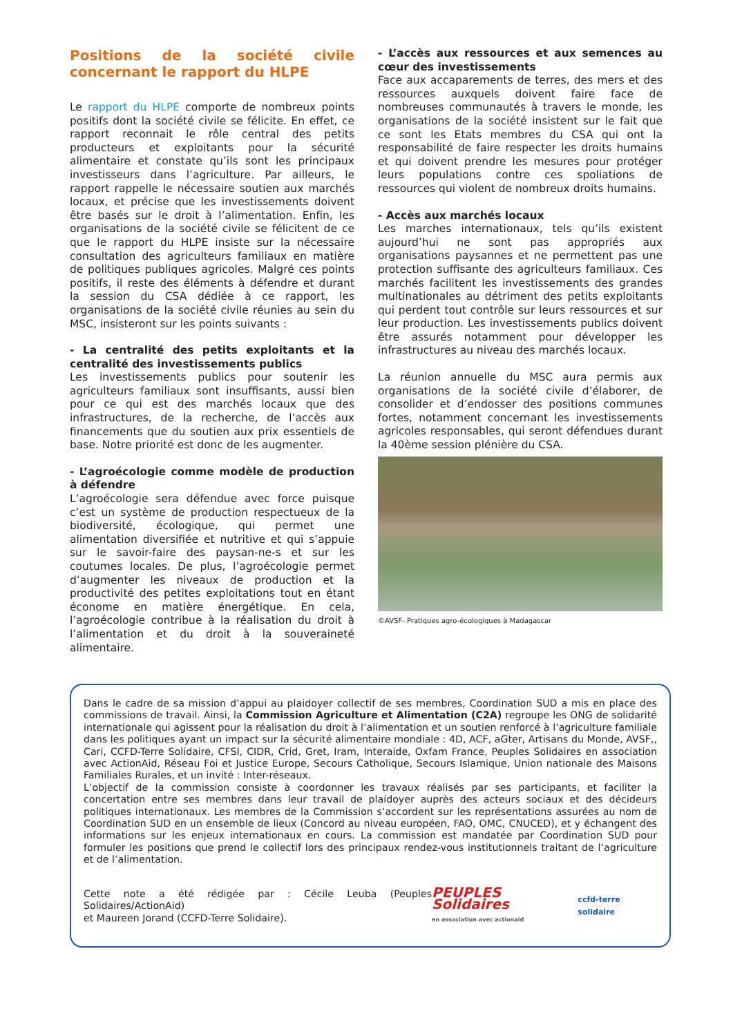Positions de la société civile concernant le rapport du HLPE
Le rapport du HLPE comporte de nombreux points positifs dont la société civile se félicite. En effet, ce rapport reconnait le rôle central des petits producteurs et exploitants pour la sécurité alimentaire et constate qu’ils sont les principaux investisseurs dans l’agriculture. Par ailleurs, le rapport rappelle le nécessaire soutien aux marchés locaux, et précise que les investissements doivent être basés sur le droit à l’alimentation. Enfin, les organisations de la société civile se félicitent de ce que le rapport du HLPE insiste sur la nécessaire consultation des agriculteurs familiaux en matière de politiques publiques agricoles. Malgré ces points positifs, il reste des éléments à défendre et durant la session du CSA dédiée à ce rapport, les organisations de la société civile réunies au sein du MSC, insisteront sur les points suivants :
- La centralité des petits exploitants et la centralité des investissements publics
Les investissements publics pour soutenir les agriculteurs familiaux sont insuffisants, aussi bien pour ce qui est des marchés locaux que des infrastructures, de la recherche, de l’accès aux financements que du soutien aux prix essentiels de base. Notre priorité est donc de les augmenter.
- L’agroécologie comme modèle de production à défendre
L’agroécologie sera défendue avec force puisque c’est un système de production respectueux de la biodiversité, écologique, qui permet une alimentation diversifiée et nutritive et qui s’appuie sur le savoir-faire des paysan-ne-s et sur les coutumes locales. De plus, l’agroécologie permet d’augmenter les niveaux de production et la productivité des petites exploitations tout en étant économe en matière énergétique. En cela, l’agroécologie contribue à la réalisation du droit à l’alimentation et du droit à la souveraineté alimentaire.
- L’accès aux ressources et aux semences au cœur des investissements
Face aux accaparements de terres, des mers et des ressources auxquels doivent faire face de nombreuses communautés à travers le monde, les organisations de la société insistent sur le fait que ce sont les Etats membres du CSA qui ont la responsabilité de faire respecter les droits humains et qui doivent prendre les mesures pour protéger leurs populations contre ces spoliations de ressources qui violent de nombreux droits humains.
- Accès aux marchés locaux
Les marches internationaux, tels qu’ils existent aujourd’hui ne sont pas appropriés aux organisations paysannes et ne permettent pas une protection suffisante des agriculteurs familiaux. Ces marchés facilitent les investissements des grandes multinationales au détriment des petits exploitants qui perdent tout contrôle sur leurs ressources et sur leur production. Les investissements publics doivent être assurés notamment pour développer les infrastructures au niveau des marchés locaux.
La réunion annuelle du MSC aura permis aux organisations de la société civile d’élaborer, de consolider et d’endosser des positions communes fortes, notamment concernant les investissements agricoles responsables, qui seront défendues durant la 40ème session plénière du CSA.
©AVSF- Pratiques agro-écologiques à Madagascar
Dans le cadre de sa mission d’appui au plaidoyer collectif de ses membres, Coordination SUD a mis en place des commissions de travail. Ainsi, la Commission Agriculture et Alimentation (C2A) regroupe les ONG de solidarité internationale qui agissent pour la réalisation du droit à l’alimentation et un soutien renforcé à l’agriculture familiale dans les politiques ayant un impact sur la sécurité alimentaire mondiale : 4D, ACF, aGter, Artisans du Monde, AVSF,, Cari, CCFD-Terre Solidaire, CFSI, CIDR, Crid, Gret, Iram, Interaide, Oxfam France, Peuples Solidaires en association avec ActionAid, Réseau Foi et Justice Europe, Secours Catholique, Secours Islamique, Union nationale des Maisons Familiales Rurales, et un invité : Inter-réseaux.
L’objectif de la commission consiste à coordonner les travaux réalisés par ses participants, et faciliter la concertation entre ses membres dans leur travail de plaidoyer auprès des acteurs sociaux et des décideurs politiques internatio­naux. Les membres de la Commission s’accordent sur les représentations assurées au nom de Coordination SUD en un ensemble de lieux (Concord au niveau européen, FAO, OMC, CNUCED), et y échangent des informations sur les enjeux internationaux en cours. La commission est mandatée par Coordination SUD pour formuler les positions que prend le collectif lors des principaux rendez-vous institutionnels traitant de l’agriculture et de l’alimentation.
Cette note a été rédigée par : Cécile Leuba (Peuples Solidaires/ActionAid)
et Maureen Jorand (CCFD-Terre Solidaire).
PEUPLES Solidaires
en association avec actionaid
ccfd-terre solidaire